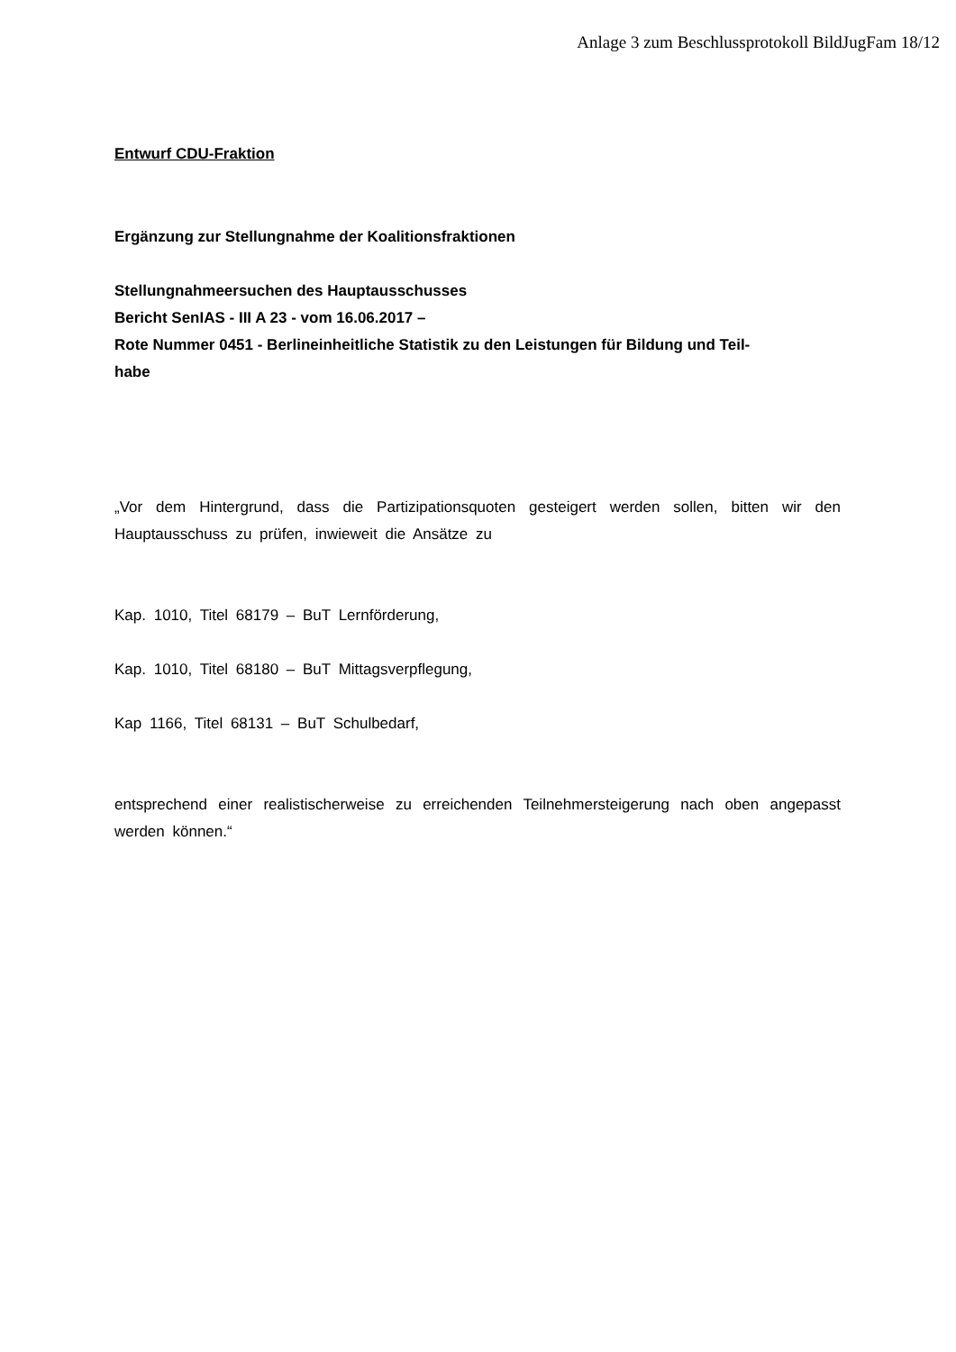Anlage 3 zum Beschlussprotokoll BildJugFam 18/12
Entwurf CDU-Fraktion
Ergänzung zur Stellungnahme der Koalitionsfraktionen
Stellungnahmeersuchen des Hauptausschusses
Bericht SenIAS - III A 23 - vom 16.06.2017 –
Rote Nummer 0451 - Berlineinheitliche Statistik zu den Leistungen für Bildung und Teil-
habe
„Vor dem Hintergrund, dass die Partizipationsquoten gesteigert werden sollen, bitten wir den Hauptausschuss zu prüfen, inwieweit die Ansätze zu
Kap. 1010, Titel 68179 – BuT Lernförderung,
Kap. 1010, Titel 68180 – BuT Mittagsverpflegung,
Kap 1166, Titel 68131 – BuT Schulbedarf,
entsprechend einer realistischerweise zu erreichenden Teilnehmersteigerung nach oben angepasst werden können.“